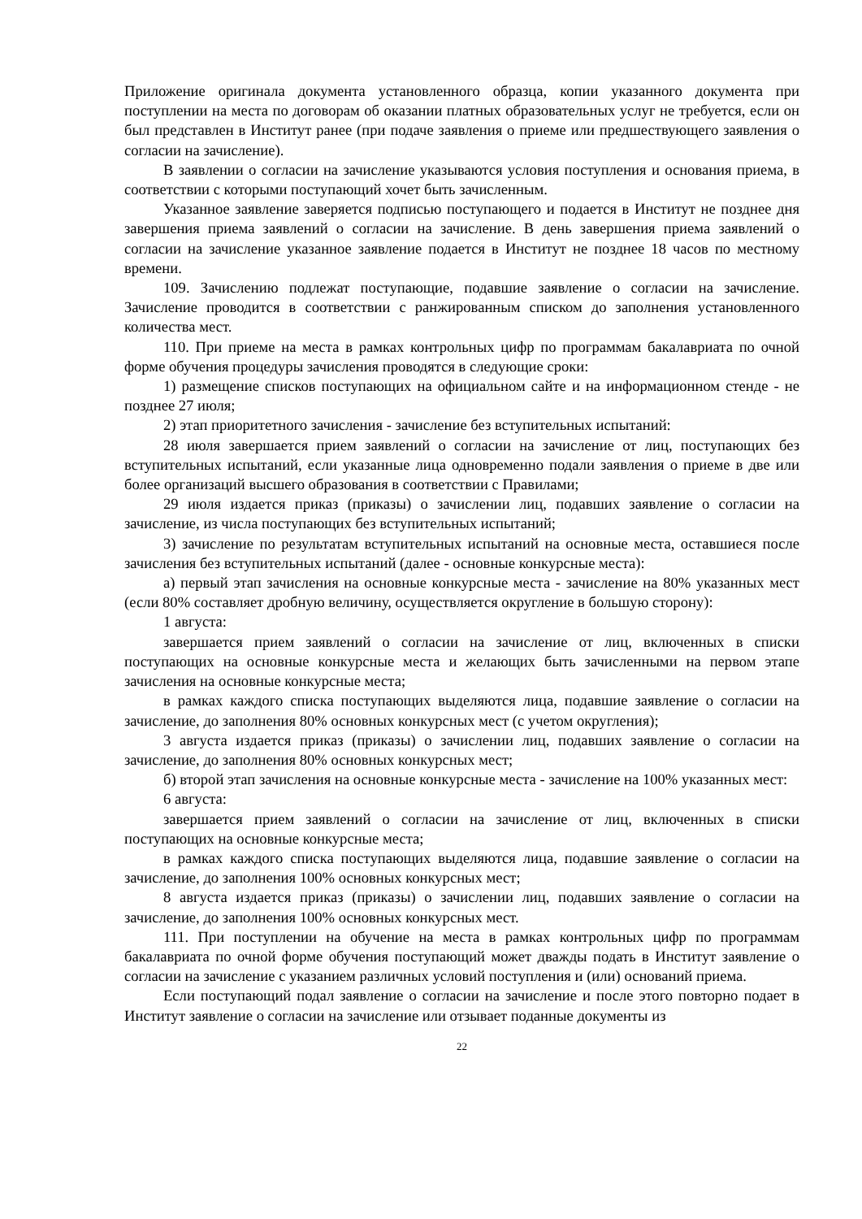Приложение оригинала документа установленного образца, копии указанного документа при поступлении на места по договорам об оказании платных образовательных услуг не требуется, если он был представлен в Институт ранее (при подаче заявления о приеме или предшествующего заявления о согласии на зачисление).
В заявлении о согласии на зачисление указываются условия поступления и основания приема, в соответствии с которыми поступающий хочет быть зачисленным.
Указанное заявление заверяется подписью поступающего и подается в Институт не позднее дня завершения приема заявлений о согласии на зачисление. В день завершения приема заявлений о согласии на зачисление указанное заявление подается в Институт не позднее 18 часов по местному времени.
109. Зачислению подлежат поступающие, подавшие заявление о согласии на зачисление. Зачисление проводится в соответствии с ранжированным списком до заполнения установленного количества мест.
110. При приеме на места в рамках контрольных цифр по программам бакалавриата по очной форме обучения процедуры зачисления проводятся в следующие сроки:
1) размещение списков поступающих на официальном сайте и на информационном стенде - не позднее 27 июля;
2) этап приоритетного зачисления - зачисление без вступительных испытаний:
28 июля завершается прием заявлений о согласии на зачисление от лиц, поступающих без вступительных испытаний, если указанные лица одновременно подали заявления о приеме в две или более организаций высшего образования в соответствии с Правилами;
29 июля издается приказ (приказы) о зачислении лиц, подавших заявление о согласии на зачисление, из числа поступающих без вступительных испытаний;
3) зачисление по результатам вступительных испытаний на основные места, оставшиеся после зачисления без вступительных испытаний (далее - основные конкурсные места):
а) первый этап зачисления на основные конкурсные места - зачисление на 80% указанных мест (если 80% составляет дробную величину, осуществляется округление в большую сторону):
1 августа:
завершается прием заявлений о согласии на зачисление от лиц, включенных в списки поступающих на основные конкурсные места и желающих быть зачисленными на первом этапе зачисления на основные конкурсные места;
в рамках каждого списка поступающих выделяются лица, подавшие заявление о согласии на зачисление, до заполнения 80% основных конкурсных мест (с учетом округления);
3 августа издается приказ (приказы) о зачислении лиц, подавших заявление о согласии на зачисление, до заполнения 80% основных конкурсных мест;
б) второй этап зачисления на основные конкурсные места - зачисление на 100% указанных мест:
6 августа:
завершается прием заявлений о согласии на зачисление от лиц, включенных в списки поступающих на основные конкурсные места;
в рамках каждого списка поступающих выделяются лица, подавшие заявление о согласии на зачисление, до заполнения 100% основных конкурсных мест;
8 августа издается приказ (приказы) о зачислении лиц, подавших заявление о согласии на зачисление, до заполнения 100% основных конкурсных мест.
111. При поступлении на обучение на места в рамках контрольных цифр по программам бакалавриата по очной форме обучения поступающий может дважды подать в Институт заявление о согласии на зачисление с указанием различных условий поступления и (или) оснований приема.
Если поступающий подал заявление о согласии на зачисление и после этого повторно подает в Институт заявление о согласии на зачисление или отзывает поданные документы из
22